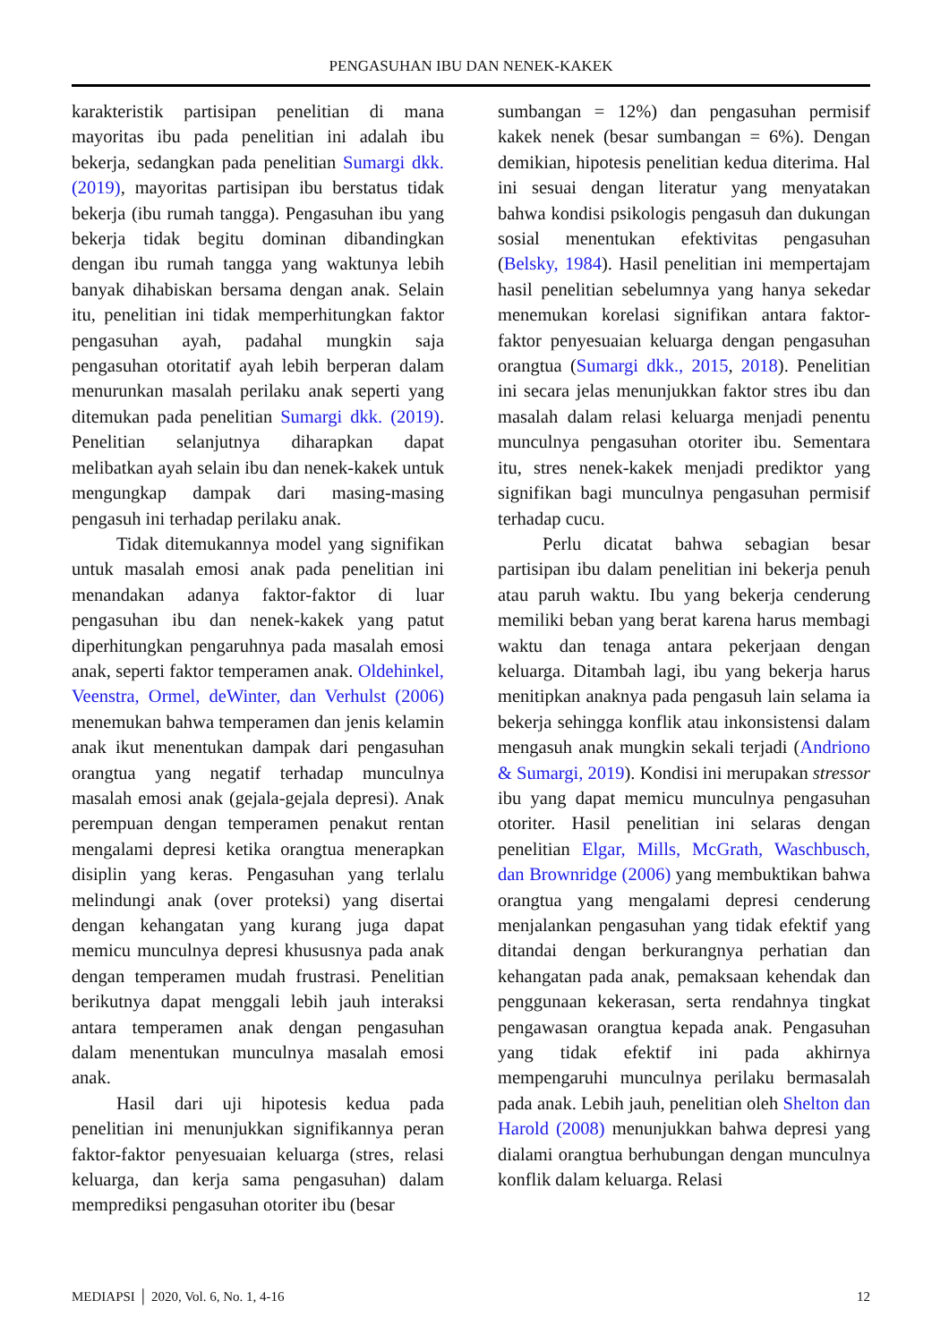PENGASUHAN IBU DAN NENEK-KAKEK
karakteristik partisipan penelitian di mana mayoritas ibu pada penelitian ini adalah ibu bekerja, sedangkan pada penelitian Sumargi dkk. (2019), mayoritas partisipan ibu berstatus tidak bekerja (ibu rumah tangga). Pengasuhan ibu yang bekerja tidak begitu dominan dibandingkan dengan ibu rumah tangga yang waktunya lebih banyak dihabiskan bersama dengan anak. Selain itu, penelitian ini tidak memperhitungkan faktor pengasuhan ayah, padahal mungkin saja pengasuhan otoritatif ayah lebih berperan dalam menurunkan masalah perilaku anak seperti yang ditemukan pada penelitian Sumargi dkk. (2019). Penelitian selanjutnya diharapkan dapat melibatkan ayah selain ibu dan nenek-kakek untuk mengungkap dampak dari masing-masing pengasuh ini terhadap perilaku anak.
Tidak ditemukannya model yang signifikan untuk masalah emosi anak pada penelitian ini menandakan adanya faktor-faktor di luar pengasuhan ibu dan nenek-kakek yang patut diperhitungkan pengaruhnya pada masalah emosi anak, seperti faktor temperamen anak. Oldehinkel, Veenstra, Ormel, deWinter, dan Verhulst (2006) menemukan bahwa temperamen dan jenis kelamin anak ikut menentukan dampak dari pengasuhan orangtua yang negatif terhadap munculnya masalah emosi anak (gejala-gejala depresi). Anak perempuan dengan temperamen penakut rentan mengalami depresi ketika orangtua menerapkan disiplin yang keras. Pengasuhan yang terlalu melindungi anak (over proteksi) yang disertai dengan kehangatan yang kurang juga dapat memicu munculnya depresi khususnya pada anak dengan temperamen mudah frustrasi. Penelitian berikutnya dapat menggali lebih jauh interaksi antara temperamen anak dengan pengasuhan dalam menentukan munculnya masalah emosi anak.
Hasil dari uji hipotesis kedua pada penelitian ini menunjukkan signifikannya peran faktor-faktor penyesuaian keluarga (stres, relasi keluarga, dan kerja sama pengasuhan) dalam memprediksi pengasuhan otoriter ibu (besar
sumbangan = 12%) dan pengasuhan permisif kakek nenek (besar sumbangan = 6%). Dengan demikian, hipotesis penelitian kedua diterima. Hal ini sesuai dengan literatur yang menyatakan bahwa kondisi psikologis pengasuh dan dukungan sosial menentukan efektivitas pengasuhan (Belsky, 1984). Hasil penelitian ini mempertajam hasil penelitian sebelumnya yang hanya sekedar menemukan korelasi signifikan antara faktor-faktor penyesuaian keluarga dengan pengasuhan orangtua (Sumargi dkk., 2015, 2018). Penelitian ini secara jelas menunjukkan faktor stres ibu dan masalah dalam relasi keluarga menjadi penentu munculnya pengasuhan otoriter ibu. Sementara itu, stres nenek-kakek menjadi prediktor yang signifikan bagi munculnya pengasuhan permisif terhadap cucu.
Perlu dicatat bahwa sebagian besar partisipan ibu dalam penelitian ini bekerja penuh atau paruh waktu. Ibu yang bekerja cenderung memiliki beban yang berat karena harus membagi waktu dan tenaga antara pekerjaan dengan keluarga. Ditambah lagi, ibu yang bekerja harus menitipkan anaknya pada pengasuh lain selama ia bekerja sehingga konflik atau inkonsistensi dalam mengasuh anak mungkin sekali terjadi (Andriono & Sumargi, 2019). Kondisi ini merupakan stressor ibu yang dapat memicu munculnya pengasuhan otoriter. Hasil penelitian ini selaras dengan penelitian Elgar, Mills, McGrath, Waschbusch, dan Brownridge (2006) yang membuktikan bahwa orangtua yang mengalami depresi cenderung menjalankan pengasuhan yang tidak efektif yang ditandai dengan berkurangnya perhatian dan kehangatan pada anak, pemaksaan kehendak dan penggunaan kekerasan, serta rendahnya tingkat pengawasan orangtua kepada anak. Pengasuhan yang tidak efektif ini pada akhirnya mempengaruhi munculnya perilaku bermasalah pada anak. Lebih jauh, penelitian oleh Shelton dan Harold (2008) menunjukkan bahwa depresi yang dialami orangtua berhubungan dengan munculnya konflik dalam keluarga. Relasi
MEDIAPSI │ 2020, Vol. 6, No. 1, 4-16 12